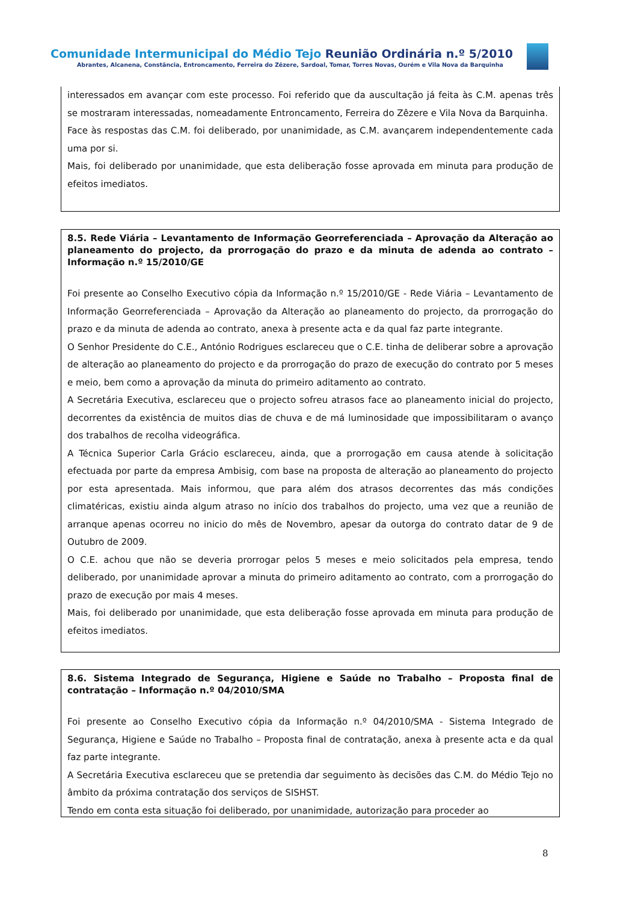Comunidade Intermunicipal do Médio Tejo Reunião Ordinária n.º 5/2010
Abrantes, Alcanena, Constância, Entroncamento, Ferreira do Zêzere, Sardoal, Tomar, Torres Novas, Ourém e Vila Nova da Barquinha
interessados em avançar com este processo. Foi referido que da auscultação já feita às C.M. apenas três se mostraram interessadas, nomeadamente Entroncamento, Ferreira do Zêzere e Vila Nova da Barquinha.
Face às respostas das C.M. foi deliberado, por unanimidade, as C.M. avançarem independentemente cada uma por si.
Mais, foi deliberado por unanimidade, que esta deliberação fosse aprovada em minuta para produção de efeitos imediatos.
8.5. Rede Viária – Levantamento de Informação Georreferenciada – Aprovação da Alteração ao planeamento do projecto, da prorrogação do prazo e da minuta de adenda ao contrato – Informação n.º 15/2010/GE
Foi presente ao Conselho Executivo cópia da Informação n.º 15/2010/GE - Rede Viária – Levantamento de Informação Georreferenciada – Aprovação da Alteração ao planeamento do projecto, da prorrogação do prazo e da minuta de adenda ao contrato, anexa à presente acta e da qual faz parte integrante.
O Senhor Presidente do C.E., António Rodrigues esclareceu que o C.E. tinha de deliberar sobre a aprovação de alteração ao planeamento do projecto e da prorrogação do prazo de execução do contrato por 5 meses e meio, bem como a aprovação da minuta do primeiro aditamento ao contrato.
A Secretária Executiva, esclareceu que o projecto sofreu atrasos face ao planeamento inicial do projecto, decorrentes da existência de muitos dias de chuva e de má luminosidade que impossibilitaram o avanço dos trabalhos de recolha videográfica.
A Técnica Superior Carla Grácio esclareceu, ainda, que a prorrogação em causa atende à solicitação efectuada por parte da empresa Ambisig, com base na proposta de alteração ao planeamento do projecto por esta apresentada. Mais informou, que para além dos atrasos decorrentes das más condições climatéricas, existiu ainda algum atraso no início dos trabalhos do projecto, uma vez que a reunião de arranque apenas ocorreu no inicio do mês de Novembro, apesar da outorga do contrato datar de 9 de Outubro de 2009.
O C.E. achou que não se deveria prorrogar pelos 5 meses e meio solicitados pela empresa, tendo deliberado, por unanimidade aprovar a minuta do primeiro aditamento ao contrato, com a prorrogação do prazo de execução por mais 4 meses.
Mais, foi deliberado por unanimidade, que esta deliberação fosse aprovada em minuta para produção de efeitos imediatos.
8.6. Sistema Integrado de Segurança, Higiene e Saúde no Trabalho – Proposta final de contratação – Informação n.º 04/2010/SMA
Foi presente ao Conselho Executivo cópia da Informação n.º 04/2010/SMA - Sistema Integrado de Segurança, Higiene e Saúde no Trabalho – Proposta final de contratação, anexa à presente acta e da qual faz parte integrante.
A Secretária Executiva esclareceu que se pretendia dar seguimento às decisões das C.M. do Médio Tejo no âmbito da próxima contratação dos serviços de SISHST.
Tendo em conta esta situação foi deliberado, por unanimidade, autorização para proceder ao
8